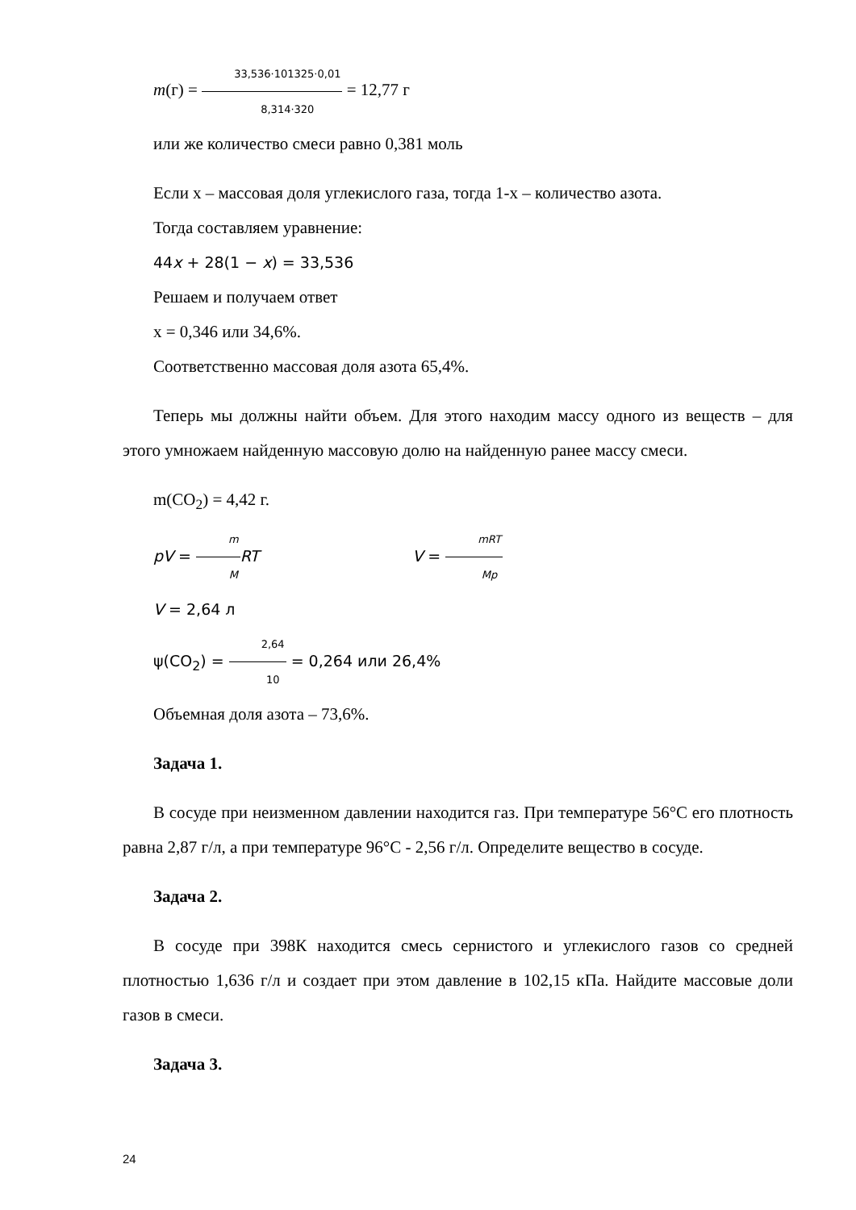m(г) = 33,536·101325·0,01 8,314·320 = 12,77 г
или же количество смеси равно 0,381 моль
Если х – массовая доля углекислого газа, тогда 1-х – количество азота.
Тогда составляем уравнение:
44x + 28(1 − x) = 33,536
Решаем и получаем ответ
х = 0,346 или 34,6%.
Соответственно массовая доля азота 65,4%.
Теперь мы должны найти объем. Для этого находим массу одного из веществ – для этого умножаем найденную массовую долю на найденную ранее массу смеси.
m(CO<sub>2</sub>) = 4,42 г.
pV = m M RT V = mRT Mp
V = 2,64 л
ψ(CO<sub>2</sub>) = 2,64 10 = 0,264 или 26,4%
Объемная доля азота – 73,6%.
Задача 1.
В сосуде при неизменном давлении находится газ. При температуре 56°С его плотность равна 2,87 г/л, а при температуре 96°С - 2,56 г/л. Определите вещество в сосуде.
Задача 2.
В сосуде при 398К находится смесь сернистого и углекислого газов со средней плотностью 1,636 г/л и создает при этом давление в 102,15 кПа. Найдите массовые доли газов в смеси.
Задача 3.
24